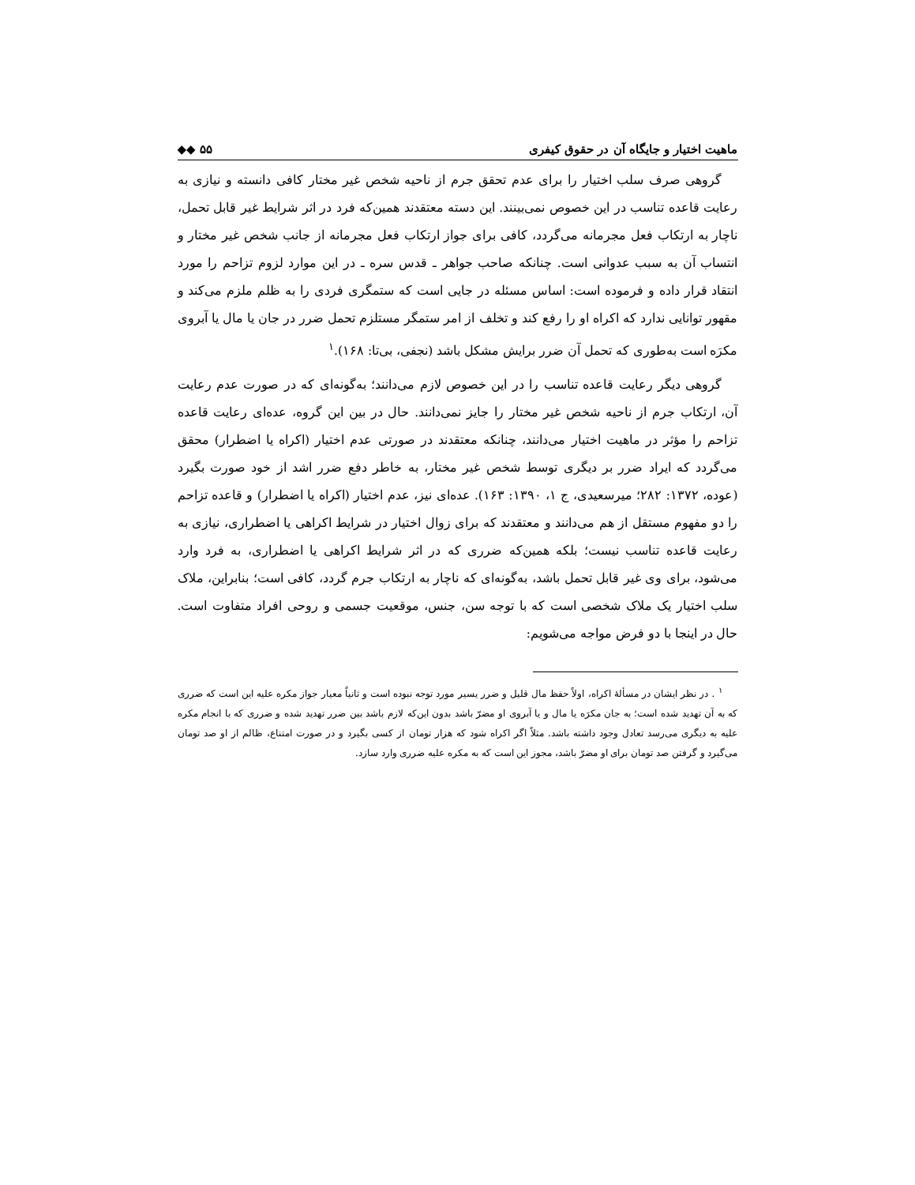ماهیت اختیار و جایگاه آن در حقوق کیفری ◆◆ ۵۵
گروهی صرف سلب اختیار را برای عدم تحقق جرم از ناحیه شخص غیر مختار کافی دانسته و نیازی به رعایت قاعده تناسب در این خصوص نمی‌بینند. این دسته معتقدند همین‌که فرد در اثر شرایط غیر قابل تحمل، ناچار به ارتکاب فعل مجرمانه می‌گردد، کافی برای جواز ارتکاب فعل مجرمانه از جانب شخص غیر مختار و انتساب آن به سبب عدوانی است. چنانکه صاحب جواهر ـ قدس سره ـ در این موارد لزوم تزاحم را مورد انتقاد قرار داده و فرموده است: اساس مسئله در جایی است که ستمگری فردی را به ظلم ملزم می‌کند و مقهور توانایی ندارد که اکراه او را رفع کند و تخلف از امر ستمگر مستلزم تحمل ضرر در جان یا مال یا آبروی مکرَه است به‌طوری که تحمل آن ضرر برایش مشکل باشد (نجفی، بی‌تا: ۱۶۸).<sup>۱</sup>
گروهی دیگر رعایت قاعده تناسب را در این خصوص لازم می‌دانند؛ به‌گونه‌ای که در صورت عدم رعایت آن، ارتکاب جرم از ناحیه شخص غیر مختار را جایز نمی‌دانند. حال در بین این گروه، عده‌ای رعایت قاعده تزاحم را مؤثر در ماهیت اختیار می‌دانند، چنانکه معتقدند در صورتی عدم اختیار (اکراه یا اضطرار) محقق می‌گردد که ایراد ضرر بر دیگری توسط شخص غیر مختار، به خاطر دفع ضرر اشد از خود صورت بگیرد (عوده، ۱۳۷۲: ۲۸۲؛ میرسعیدی، ج ۱، ۱۳۹۰: ۱۶۳). عده‌ای نیز، عدم اختیار (اکراه یا اضطرار) و قاعده تزاحم را دو مفهوم مستقل از هم می‌دانند و معتقدند که برای زوال اختیار در شرایط اکراهی یا اضطراری، نیازی به رعایت قاعده تناسب نیست؛ بلکه همین‌که ضرری که در اثر شرایط اکراهی یا اضطراری، به فرد وارد می‌شود، برای وی غیر قابل تحمل باشد، به‌گونه‌ای که ناچار به ارتکاب جرم گردد، کافی است؛ بنابراین، ملاک سلب اختیار یک ملاک شخصی است که با توجه سن، جنس، موقعیت جسمی و روحی افراد متفاوت است. حال در اینجا با دو فرض مواجه می‌شویم:
<sup>۱</sup> . در نظر ایشان در مسألهٔ اکراه، اولاً حفظ مال قلیل و ضرر یسیر مورد توجه نبوده است و ثانیاً معیار جواز مکره علیه این است که ضرری که به آن تهدید شده است؛ به جان مکرَه یا مال و یا آبروی او مضرّ باشد بدون این‌که لازم باشد بین ضرر تهدید شده و ضرری که با انجام مکره علیه به دیگری می‌رسد تعادل وجود داشته باشد. مثلاً اگر اکراه شود که هزار تومان از کسی بگیرد و در صورت امتناع، ظالم از او صد تومان می‌گیرد و گرفتن صد تومان برای او مضرّ باشد، مجوز این است که به مکره علیه ضرری وارد سازد.